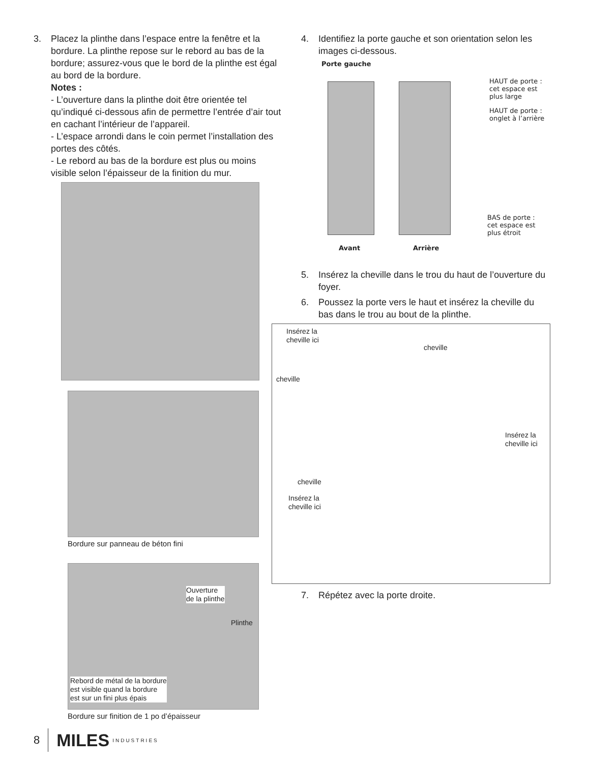3. Placez la plinthe dans l’espace entre la fenêtre et la bordure. La plinthe repose sur le rebord au bas de la bordure; assurez-vous que le bord de la plinthe est égal au bord de la bordure.
Notes :
- L’ouverture dans la plinthe doit être orientée tel qu’indiqué ci-dessous afin de permettre l’entrée d’air tout en cachant l’intérieur de l’appareil.
- L’espace arrondi dans le coin permet l’installation des portes des côtés.
- Le rebord au bas de la bordure est plus ou moins visible selon l’épaisseur de la finition du mur.
Bordure sur panneau de béton fini
Ouverture
de la plinthe
Plinthe
Rebord de métal de la bordure
est visible quand la bordure
est sur un fini plus épais
Bordure sur finition de 1 po d’épaisseur
4. Identifiez la porte gauche et son orientation selon les images ci-dessous.
Porte gauche
HAUT de porte :
cet espace est
plus large
HAUT de porte :
onglet à l’arrière
BAS de porte :
cet espace est
plus étroit
Avant Arrière
5. Insérez la cheville dans le trou du haut de l’ouverture du foyer.
6. Poussez la porte vers le haut et insérez la cheville du bas dans le trou au bout de la plinthe.
Insérez la
cheville ici
cheville
cheville
Insérez la
cheville ici
cheville
Insérez la
cheville ici
7. Répétez avec la porte droite.
8 MILES INDUSTRIES